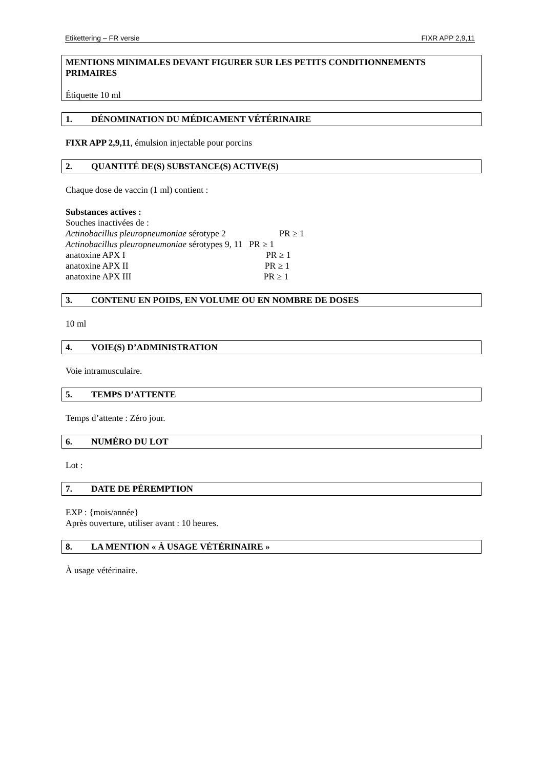Etikettering – FR versie FIXR APP 2,9,11
MENTIONS MINIMALES DEVANT FIGURER SUR LES PETITS CONDITIONNEMENTS PRIMAIRES
Étiquette 10 ml
1. DÉNOMINATION DU MÉDICAMENT VÉTÉRINAIRE
FIXR APP 2,9,11, émulsion injectable pour porcins
2. QUANTITÉ DE(S) SUBSTANCE(S) ACTIVE(S)
Chaque dose de vaccin (1 ml) contient :
Substances actives :
Souches inactivées de :
Actinobacillus pleuropneumoniae sérotype 2 PR ≥ 1
Actinobacillus pleuropneumoniae sérotypes 9, 11 PR ≥ 1
anatoxine APX I PR ≥ 1
anatoxine APX II PR ≥ 1
anatoxine APX III PR ≥ 1
3. CONTENU EN POIDS, EN VOLUME OU EN NOMBRE DE DOSES
10 ml
4. VOIE(S) D’ADMINISTRATION
Voie intramusculaire.
5. TEMPS D’ATTENTE
Temps d’attente : Zéro jour.
6. NUMÉRO DU LOT
Lot :
7. DATE DE PÉREMPTION
EXP : {mois/année}
Après ouverture, utiliser avant : 10 heures.
8. LA MENTION « À USAGE VÉTÉRINAIRE »
À usage vétérinaire.